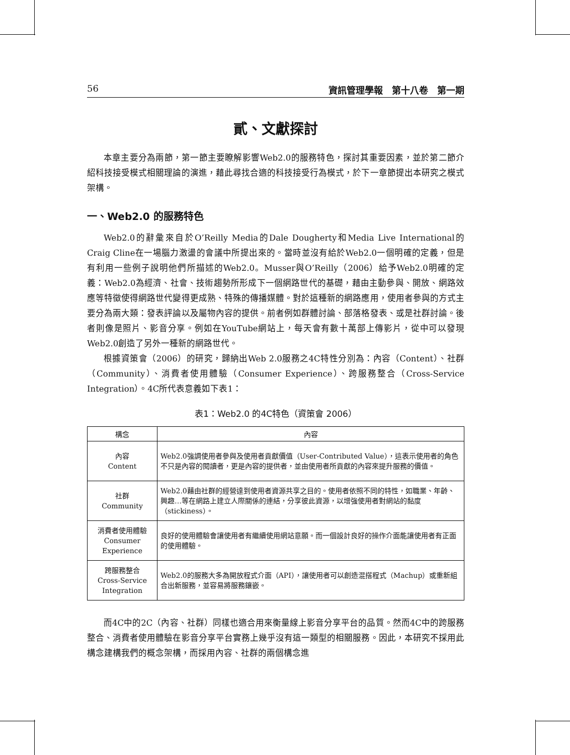56 資訊管理學報　第十八卷　第一期
貳、文獻探討
本章主要分為兩節，第一節主要瞭解影響Web2.0的服務特色，探討其重要因素，並於第二節介紹科技接受模式相關理論的演進，藉此尋找合適的科技接受行為模式，於下一章節提出本研究之模式架構。
一、Web2.0 的服務特色
Web2.0的辭彙來自於O’Reilly Media的Dale Dougherty和Media Live International的Craig Cline在一場腦力激盪的會議中所提出來的。當時並沒有給於Web2.0一個明確的定義，但是有利用一些例子說明他們所描述的Web2.0。Musser與O’Reilly（2006）給予Web2.0明確的定義：Web2.0為經濟、社會、技術趨勢所形成下一個網路世代的基礎，藉由主動參與、開放、網路效應等特徵使得網路世代變得更成熟、特殊的傳播媒體。對於這種新的網路應用，使用者參與的方式主要分為兩大類：發表評論以及屬物內容的提供。前者例如群體討論、部落格發表、或是社群討論。後者則像是照片、影音分享。例如在YouTube網站上，每天會有數十萬部上傳影片，從中可以發現Web2.0創造了另外一種新的網路世代。
根據資策會（2006）的研究，歸納出Web 2.0服務之4C特性分別為：內容（Content）、社群（Community）、消費者使用體驗（Consumer Experience）、跨服務整合（Cross-Service Integration）。4C所代表意義如下表1：
表1：Web2.0 的4C特色（資策會 2006）
| 構念 | 內容 |
| --- | --- |
| 內容 Content | Web2.0強調使用者參與及使用者貢獻價值（User-Contributed Value），這表示使用者的角色不只是內容的閱讀者，更是內容的提供者，並由使用者所貢獻的內容來提升服務的價值。 |
| 社群 Community | Web2.0藉由社群的經營達到使用者資源共享之目的。使用者依照不同的特性，如職業、年齡、興趣…等在網路上建立人際關係的連結，分享彼此資源，以增強使用者對網站的黏度（stickiness）。 |
| 消費者使用體驗 Consumer Experience | 良好的使用體驗會讓使用者有繼續使用網站意願。而一個設計良好的操作介面能讓使用者有正面的使用體驗。 |
| 跨服務整合 Cross-Service Integration | Web2.0的服務大多為開放程式介面（API），讓使用者可以創造混搭程式（Machup）或重新組合出新服務，並容易將服務鑲嵌。 |
而4C中的2C（內容、社群）同樣也適合用來衡量線上影音分享平台的品質。然而4C中的跨服務整合、消費者使用體驗在影音分享平台實務上幾乎沒有這一類型的相關服務。因此，本研究不採用此構念建構我們的概念架構，而採用內容、社群的兩個構念進